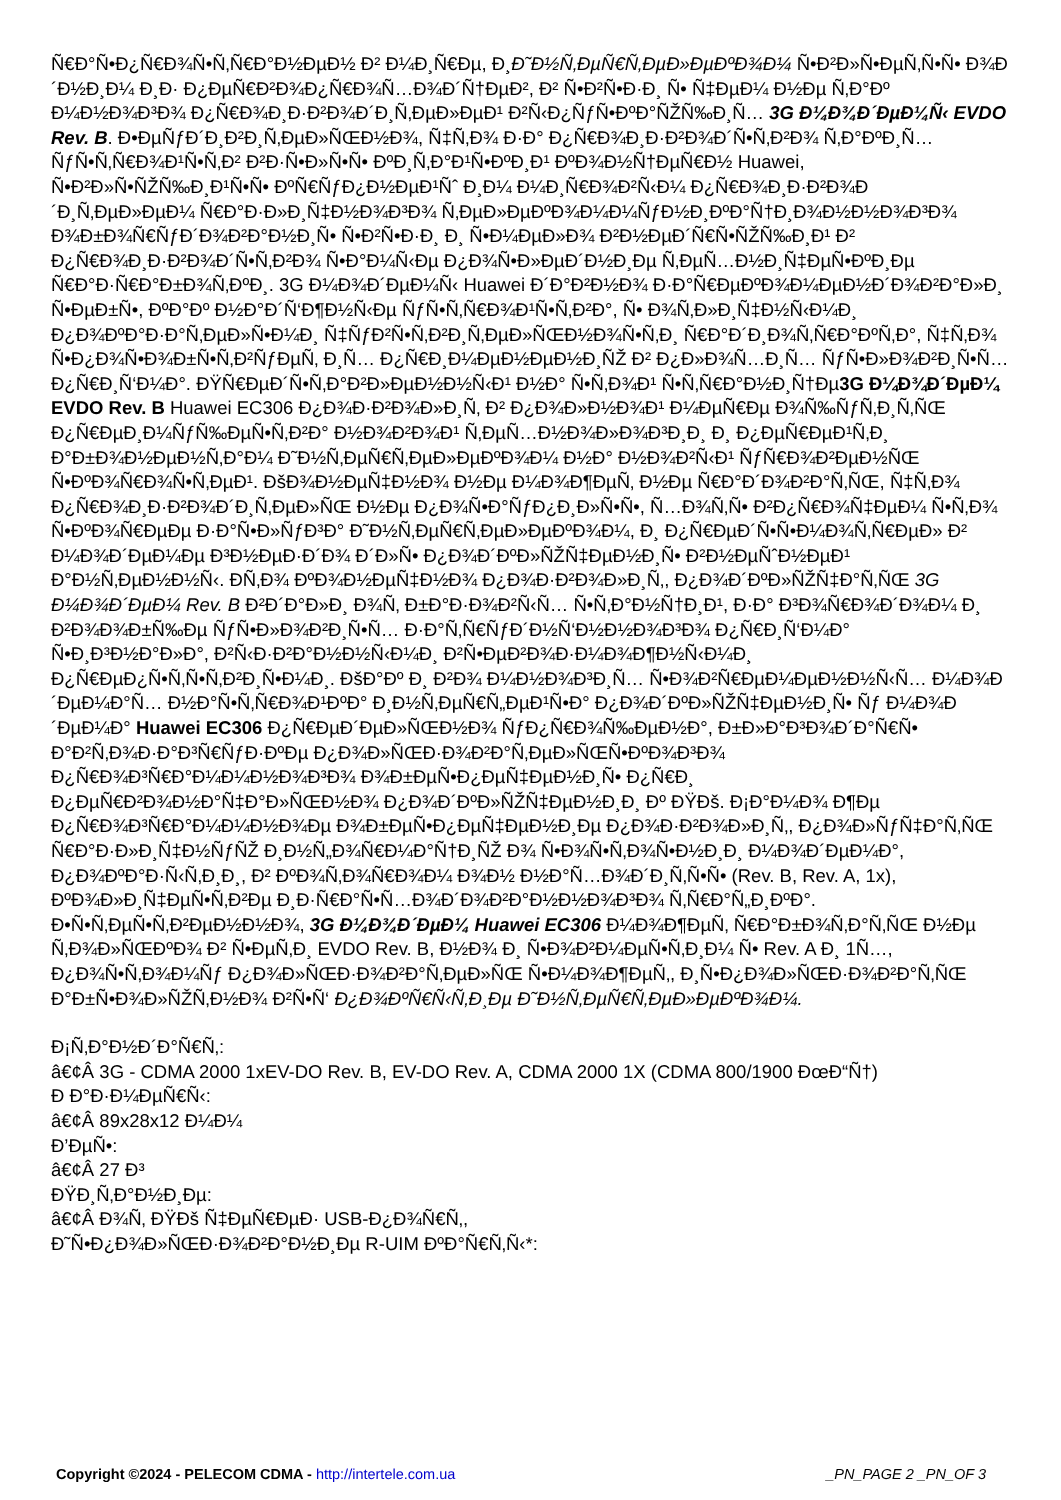Ñ€Ð°Ñ•Ð¿Ñ€Ð¾Ñ•Ñ‚Ñ€Ð°Ð½ÐµÐ½ Ð² Ð¼Ð¸Ñ€Ðµ, Ð¸Ð˜Ð½Ñ‚ÐµÑ€Ñ‚ÐµÐ»ÐµÐºÐ¾Ð¼ Ñ•Ð²Ð»Ñ•ÐµÑ‚Ñ•Ñ• Ð¾Ð´Ð½Ð¸Ð¼ Ð¸Ð· Ð¿ÐµÑ€Ð²Ð¾Ð¿Ñ€Ð¾Ñ…Ð¾Ð´Ñ†ÐµÐ², Ð² Ñ•Ð²Ñ•Ð·Ð¸ Ñ• Ñ‡ÐµÐ¼ Ð½Ðµ Ñ‚Ð°Ðº Ð¼Ð½Ð¾Ð³Ð¾ Ð¿Ñ€Ð¾Ð¸Ð·Ð²Ð¾Ð´Ð¸Ñ‚ÐµÐ»ÐµÐ¹ Ð²Ñ‹Ð¿ÑƒÑ•ÐºÐ°ÑŽÑ‰Ð¸Ñ… 3G Ð¼Ð¾Ð´ÐµÐ¼Ñ‹ EVDO Rev. B. Ð•ÐµÑƒÐ´Ð¸Ð²Ð¸Ñ‚ÐµÐ»ÑŒÐ½Ð¾, Ñ‡Ñ‚Ð¾ Ð·Ð° Ð¿Ñ€Ð¾Ð¸Ð·Ð²Ð¾Ð´Ñ•Ñ‚Ð²Ð¾ Ñ‚Ð°ÐºÐ¸Ñ… ÑƒÑ•Ñ‚Ñ€Ð¾Ð¹Ñ•Ñ‚Ð² Ð²Ð·Ñ•Ð»Ñ•Ñ• ÐºÐ¸Ñ‚Ð°Ð¹Ñ•ÐºÐ¸Ð¹ ÐºÐ¾Ð½Ñ†ÐµÑ€Ð½ Huawei, Ñ•Ð²Ð»Ñ•ÑŽÑ‰Ð¸Ð¹Ñ•Ñ• ÐºÑ€ÑƒÐ¿Ð½ÐµÐ¹Ñˆ Ð¸Ð¼ Ð¼Ð¸Ñ€Ð¾Ð²Ñ‹Ð¼ Ð¿Ñ€Ð¾Ð¸Ð·Ð²Ð¾Ð´Ð¸Ñ‚ÐµÐ»ÐµÐ¼ Ñ€Ð°Ð·Ð»Ð¸Ñ‡Ð½Ð¾Ð³Ð¾ Ñ‚ÐµÐ»ÐµÐºÐ¾Ð¼Ð¼ÑƒÐ½Ð¸ÐºÐ°Ñ†Ð¸Ð¾Ð½Ð½Ð¾Ð³Ð¾ Ð¾Ð±Ð¾Ñ€ÑƒÐ´Ð¾Ð²Ð°Ð½Ð¸Ñ• Ñ•Ð²Ñ•Ð·Ð¸ Ð¸ Ñ•Ð¼ÐµÐ»Ð¾ Ð²Ð½ÐµÐ´Ñ€Ñ•ÑŽÑ‰Ð¸Ð¹ Ð² Ð¿Ñ€Ð¾Ð¸Ð·Ð²Ð¾Ð´Ñ•Ñ‚Ð²Ð¾ Ñ•Ð°Ð¼Ñ‹Ðµ Ð¿Ð¾Ñ•Ð»ÐµÐ´Ð½Ð¸Ðµ Ñ‚ÐµÑ…Ð½Ð¸Ñ‡ÐµÑ•ÐºÐ¸Ðµ Ñ€Ð°Ð·Ñ€Ð°Ð±Ð¾Ñ‚ÐºÐ¸. 3G Ð¼Ð¾Ð´ÐµÐ¼Ñ‹ Huawei Ð´Ð°Ð²Ð½Ð¾ Ð·Ð°Ñ€ÐµÐºÐ¾Ð¼ÐµÐ½Ð´Ð¾Ð²Ð°Ð»Ð¸ Ñ•ÐµÐ±Ñ•, ÐºÐ°Ðº Ð½Ð°Ð´Ñ‘Ð¶Ð½Ñ‹Ðµ ÑƒÑ•Ñ‚Ñ€Ð¾Ð¹Ñ•Ñ‚Ð²Ð°, Ñ• Ð¾Ñ‚Ð»Ð¸Ñ‡Ð½Ñ‹Ð¼Ð¸ Ð¿Ð¾ÐºÐ°Ð·Ð°Ñ‚ÐµÐ»Ñ•Ð¼Ð¸ Ñ‡ÑƒÐ²Ñ•Ñ‚Ð²Ð¸Ñ‚ÐµÐ»ÑŒÐ½Ð¾Ñ•Ñ‚Ð¸ Ñ€Ð°Ð´Ð¸Ð¾Ñ‚Ñ€Ð°ÐºÑ‚Ð°, Ñ‡Ñ‚Ð¾ Ñ•Ð¿Ð¾Ñ•Ð¾Ð±Ñ•Ñ‚Ð²ÑƒÐµÑ‚ Ð¸Ñ… Ð¿Ñ€Ð¸Ð¼ÐµÐ½ÐµÐ½Ð¸ÑŽ Ð² Ð¿Ð»Ð¾Ñ…Ð¸Ñ… ÑƒÑ•Ð»Ð¾Ð²Ð¸Ñ•Ñ… Ð¿Ñ€Ð¸Ñ‘Ð¼Ð°. ÐŸÑ€ÐµÐ´Ñ•Ñ‚Ð°Ð²Ð»ÐµÐ½Ð½Ñ‹Ð¹ Ð½Ð° Ñ•Ñ‚Ð¾Ð¹ Ñ•Ñ‚Ñ€Ð°Ð½Ð¸Ñ†Ðµ3G Ð¼Ð¾Ð´ÐµÐ¼ EVDO Rev. B Huawei EC306 Ð¿Ð¾Ð·Ð²Ð¾Ð»Ð¸Ñ‚ Ð² Ð¿Ð¾Ð»Ð½Ð¾Ð¹ Ð¼ÐµÑ€Ðµ Ð¾Ñ‰ÑƒÑ‚Ð¸Ñ‚ÑŒ Ð¿Ñ€ÐµÐ¸Ð¼ÑƒÑ‰ÐµÑ•Ñ‚Ð²Ð° Ð½Ð¾Ð²Ð¾Ð¹ Ñ‚ÐµÑ…Ð½Ð¾Ð»Ð¾Ð³Ð¸Ð¸ Ð¸ Ð¿ÐµÑ€ÐµÐ¹Ñ‚Ð¸ Ð°Ð±Ð¾Ð½ÐµÐ½Ñ‚Ð°Ð¼ Ð˜Ð½Ñ‚ÐµÑ€Ñ‚ÐµÐ»ÐµÐºÐ¾Ð¼ Ð½Ð° Ð½Ð¾Ð²Ñ‹Ð¹ ÑƒÑ€Ð¾Ð²ÐµÐ½ÑŒ Ñ•ÐºÐ¾Ñ€Ð¾Ñ•Ñ‚ÐµÐ¹. ÐšÐ¾Ð½ÐµÑ‡Ð½Ð¾ Ð½Ðµ Ð¼Ð¾Ð¶ÐµÑ‚ Ð½Ðµ Ñ€Ð°Ð´Ð¾Ð²Ð°Ñ‚ÑŒ, Ñ‡Ñ‚Ð¾ Ð¿Ñ€Ð¾Ð¸Ð·Ð²Ð¾Ð´Ð¸Ñ‚ÐµÐ»ÑŒ Ð½Ðµ Ð¿Ð¾Ñ•Ð°ÑƒÐ¿Ð¸Ð»Ñ•Ñ•, Ñ…Ð¾Ñ‚Ñ• Ð²Ð¿Ñ€Ð¾Ñ‡ÐµÐ¼ Ñ•Ñ‚Ð¾ Ñ•ÐºÐ¾Ñ€ÐµÐµ Ð·Ð°Ñ•Ð»ÑƒÐ³Ð° Ð˜Ð½Ñ‚ÐµÑ€Ñ‚ÐµÐ»ÐµÐºÐ¾Ð¼, Ð¸ Ð¿Ñ€ÐµÐ´Ñ•Ñ•Ð¼Ð¾Ñ‚Ñ€ÐµÐ» Ð² Ð¼Ð¾Ð´ÐµÐ¼Ðµ Ð³Ð½ÐµÐ·Ð´Ð¾ Ð´Ð»Ñ• Ð¿Ð¾Ð´ÐºÐ»ÑŽÑ‡ÐµÐ½Ð¸Ñ• Ð²Ð½ÐµÑˆÐ½ÐµÐ¹ Ð°Ð½Ñ‚ÐµÐ½Ð½Ñ‹. Ð­Ñ‚Ð¾ ÐºÐ¾Ð½ÐµÑ‡Ð½Ð¾ Ð¿Ð¾Ð·Ð²Ð¾Ð»Ð¸Ñ‚, Ð¿Ð¾Ð´ÐºÐ»ÑŽÑ‡Ð°Ñ‚ÑŒ 3G Ð¼Ð¾Ð´ÐµÐ¼ Rev. B Ð²Ð´Ð°Ð»Ð¸ Ð¾Ñ‚ Ð±Ð°Ð·Ð¾Ð²Ñ‹Ñ… Ñ•Ñ‚Ð°Ð½Ñ†Ð¸Ð¹, Ð·Ð° Ð³Ð¾Ñ€Ð¾Ð´Ð¾Ð¼ Ð¸ Ð²Ð¾Ð¾Ð±Ñ‰Ðµ ÑƒÑ•Ð»Ð¾Ð²Ð¸Ñ•Ñ… Ð·Ð°Ñ‚Ñ€ÑƒÐ´Ð½Ñ‘Ð½Ð½Ð¾Ð³Ð¾ Ð¿Ñ€Ð¸Ñ‘Ð¼Ð° Ñ•Ð¸Ð³Ð½Ð°Ð»Ð°, Ð²Ñ‹Ð·Ð²Ð°Ð½Ð½Ñ‹Ð¼Ð¸ Ð²Ñ•ÐµÐ²Ð¾Ð·Ð¼Ð¾Ð¶Ð½Ñ‹Ð¼Ð¸ Ð¿Ñ€ÐµÐ¿Ñ•Ñ‚Ñ•Ñ‚Ð²Ð¸Ñ•Ð¼Ð¸. ÐšÐ°Ðº Ð¸ Ð²Ð¾ Ð¼Ð½Ð¾Ð³Ð¸Ñ… Ñ•Ð¾Ð²Ñ€ÐµÐ¼ÐµÐ½Ð½Ñ‹Ñ… Ð¼Ð¾Ð´ÐµÐ¼Ð°Ñ… Ð½Ð°Ñ•Ñ‚Ñ€Ð¾Ð¹ÐºÐ° Ð¸Ð½Ñ‚ÐµÑ€Ñ„ÐµÐ¹Ñ•Ð° Ð¿Ð¾Ð´ÐºÐ»ÑŽÑ‡ÐµÐ½Ð¸Ñ• Ñƒ Ð¼Ð¾Ð´ÐµÐ¼Ð° Huawei EC306 Ð¿Ñ€ÐµÐ´ÐµÐ»ÑŒÐ½Ð¾ ÑƒÐ¿Ñ€Ð¾Ñ‰ÐµÐ½Ð°, Ð±Ð»Ð°Ð³Ð¾Ð´Ð°Ñ€Ñ• Ð°Ð²Ñ‚Ð¾Ð·Ð°Ð³Ñ€ÑƒÐ·ÐºÐµ Ð¿Ð¾Ð»ÑŒÐ·Ð¾Ð²Ð°Ñ‚ÐµÐ»ÑŒÑ•ÐºÐ¾Ð³Ð¾ Ð¿Ñ€Ð¾Ð³Ñ€Ð°Ð¼Ð¼Ð½Ð¾Ð³Ð¾ Ð¾Ð±ÐµÑ•Ð¿ÐµÑ‡ÐµÐ½Ð¸Ñ• Ð¿Ñ€Ð¸ Ð¿ÐµÑ€Ð²Ð¾Ð½Ð°Ñ‡Ð°Ð»ÑŒÐ½Ð¾ Ð¿Ð¾Ð´ÐºÐ»ÑŽÑ‡ÐµÐ½Ð¸Ð¸ Ðº ÐŸÐš. Ð¡Ð°Ð¼Ð¾ Ð¶Ðµ Ð¿Ñ€Ð¾Ð³Ñ€Ð°Ð¼Ð¼Ð½Ð¾Ðµ Ð¾Ð±ÐµÑ•Ð¿ÐµÑ‡ÐµÐ½Ð¸Ðµ Ð¿Ð¾Ð·Ð²Ð¾Ð»Ð¸Ñ‚, Ð¿Ð¾Ð»ÑƒÑ‡Ð°Ñ‚ÑŒ Ñ€Ð°Ð·Ð»Ð¸Ñ‡Ð½ÑƒÑŽ Ð¸Ð½Ñ„Ð¾Ñ€Ð¼Ð°Ñ†Ð¸ÑŽ Ð¾ Ñ•Ð¾Ñ•Ñ‚Ð¾Ñ•Ð½Ð¸Ð¸ Ð¼Ð¾Ð´ÐµÐ¼Ð°, Ð¿Ð¾ÐºÐ°Ð·Ñ‹Ñ‚Ð¸Ð¸, Ð² ÐºÐ¾Ñ‚Ð¾Ñ€Ð¾Ð¼ Ð¾Ð½ Ð½Ð°Ñ…Ð¾Ð´Ð¸Ñ‚Ñ•Ñ• (Rev. B, Rev. A, 1x), ÐºÐ¾Ð»Ð¸Ñ‡ÐµÑ•Ñ‚Ð²Ðµ Ð¸Ð·Ñ€Ð°Ñ•Ñ…Ð¾Ð´Ð¾Ð²Ð°Ð½Ð½Ð¾Ð³Ð¾ Ñ‚Ñ€Ð°Ñ„Ð¸ÐºÐ°. Ð•Ñ•Ñ‚ÐµÑ•Ñ‚Ð²ÐµÐ½Ð½Ð¾, 3G Ð¼Ð¾Ð´ÐµÐ¼ Huawei EC306 Ð¼Ð¾Ð¶ÐµÑ‚ Ñ€Ð°Ð±Ð¾Ñ‚Ð°Ñ‚ÑŒ Ð½Ðµ Ñ‚Ð¾Ð»ÑŒÐºÐ¾ Ð² Ñ•ÐµÑ‚Ð¸ EVDO Rev. B, Ð½Ð¾ Ð¸ Ñ•Ð¾Ð²Ð¼ÐµÑ•Ñ‚Ð¸Ð¼ Ñ• Rev. A Ð¸ 1Ñ…, Ð¿Ð¾Ñ•Ñ‚Ð¾Ð¼Ñƒ Ð¿Ð¾Ð»ÑŒÐ·Ð¾Ð²Ð°Ñ‚ÐµÐ»ÑŒ Ñ•Ð¼Ð¾Ð¶ÐµÑ‚, Ð¸Ñ•Ð¿Ð¾Ð»ÑŒÐ·Ð¾Ð²Ð°Ñ‚ÑŒ Ð°Ð±Ñ•Ð¾Ð»ÑŽÑ‚Ð½Ð¾ Ð²Ñ•Ñ‘ Ð¿Ð¾ÐºÑ€Ñ‹Ñ‚Ð¸Ðµ Ð˜Ð½Ñ‚ÐµÑ€Ñ‚ÐµÐ»ÐµÐºÐ¾Ð¼.
Ð¡Ñ‚Ð°Ð½Ð´Ð°Ñ€Ñ‚:
â€¢Â 3G - CDMA 2000 1xEV-DO Rev. B, EV-DO Rev. A, CDMA 2000 1X (CDMA 800/1900 ÐœÐ“Ñ†)
Ð Ð°Ð·Ð¼ÐµÑ€Ñ‹:
â€¢Â 89x28x12 Ð¼Ð¼
Ð’ÐµÑ•:
â€¢Â 27 Ð³
ÐŸÐ¸Ñ‚Ð°Ð½Ð¸Ðµ:
â€¢Â Ð¾Ñ‚ ÐŸÐš Ñ‡ÐµÑ€ÐµÐ· USB-Ð¿Ð¾Ñ€Ñ‚,
Ð˜Ñ•Ð¿Ð¾Ð»ÑŒÐ·Ð¾Ð²Ð°Ð½Ð¸Ðµ R-UIM ÐºÐ°Ñ€Ñ‚Ñ‹*:
Copyright ©2024 - PELECOM CDMA - http://intertele.com.ua _PN_PAGE 2 _PN_OF 3